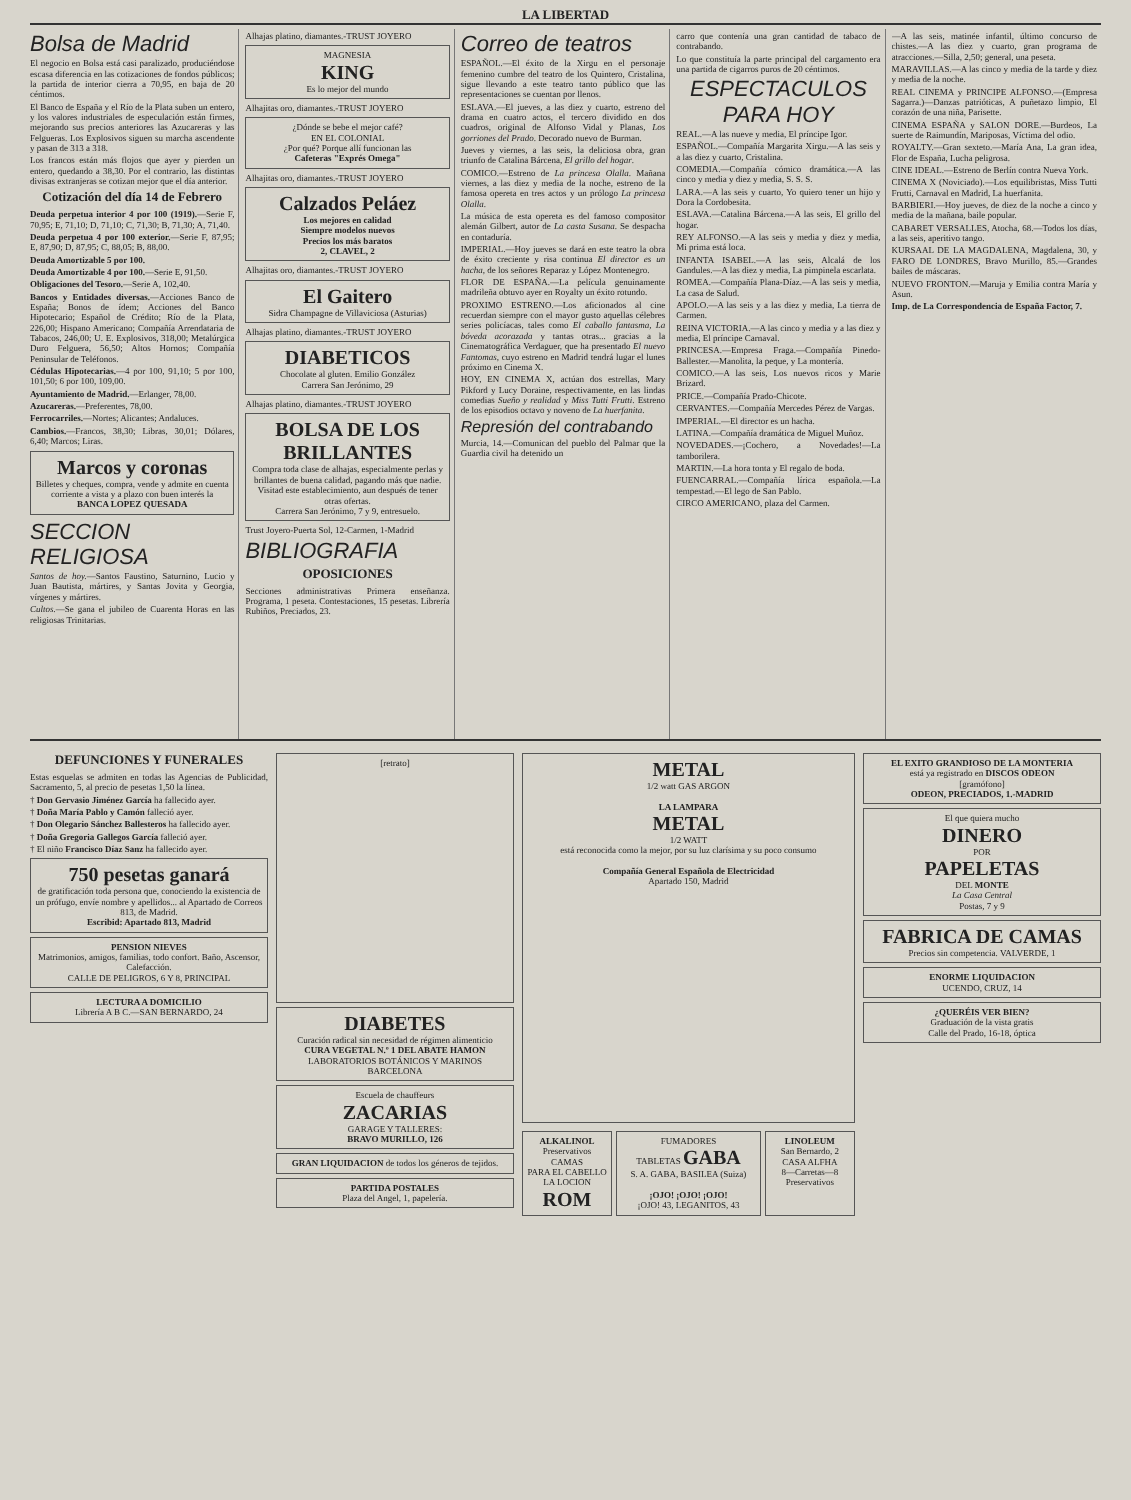LA LIBERTAD
Bolsa de Madrid
El negocio en Bolsa está casi paralizado, produciéndose escasa diferencia en las cotizaciones de fondos públicos; la partida de interior cierra a 70,95, en baja de 20 céntimos.
El Banco de España y el Río de la Plata suben un entero, y los valores industriales de especulación están firmes, mejorando sus precios anteriores las Azucareras y las Felgueras. Los Explosivos siguen su marcha ascendente y pasan de 313 a 318.
Los francos están más flojos que ayer y pierden un entero, quedando a 38,30. Por el contrario, las distintas divisas extranjeras se cotizan mejor que el día anterior.
Cotización del día 14 de Febrero
Deuda perpetua interior 4 por 100 (1919).—Serie F, 70,95; E, 71,10; D, 71,10; C, 71,30; B, 71,30; A, 71,40.
Deuda perpetua 4 por 100 exterior.—Serie F, 87,95; E, 87,90; D, 87,95; C, 88,05; B, 88,00.
Deuda Amortizable 5 por 100.
Deuda Amortizable 4 por 100.—Serie E, 91,50.
Obligaciones del Tesoro.—Serie A, 102,40.
Bancos y Entidades diversas.—Acciones Banco de España; Bonos de ídem; Acciones del Banco Hipotecario; Español de Crédito; Río de la Plata, 226,00; Hispano Americano; Compañía Arrendataria de Tabacos, 246,00; U. E. Explosivos, 318,00; Metalúrgica Duro Felguera, 56,50; Altos Hornos; Compañía Peninsular de Teléfonos.
Cédulas Hipotecarias.—4 por 100, 91,10; 5 por 100, 101,50; 6 por 100, 109,00.
Ayuntamiento de Madrid.—Erlanger, 78,00.
Azucareras.—Preferentes, 78,00.
Ferrocarriles.—Nortes; Alicantes; Andaluces.
Cambios.—Francos, 38,30; Libras, 30,01; Dólares, 6,40; Marcos; Liras.
Marcos y coronas
Billetes y cheques, compra, vende y admite en cuenta corriente a vista y a plazo con buen interés la
BANCA LOPEZ QUESADA
SECCION RELIGIOSA
Santos de hoy.—Santos Faustino, Saturnino, Lucio y Juan Bautista, mártires, y Santas Jovita y Georgia, vírgenes y mártires.
Cultos.—Se gana el jubileo de Cuarenta Horas en las religiosas Trinitarias.
Alhajas platino, diamantes.-TRUST JOYERO
MAGNESIA
KING
Es lo mejor del mundo
Alhajitas oro, diamantes.-TRUST JOYERO
¿Dónde se bebe el mejor café?
EN EL COLONIAL
¿Por qué? Porque allí funcionan las
Cafeteras "Exprés Omega"
Alhajitas oro, diamantes.-TRUST JOYERO
Calzados Peláez
Los mejores en calidad
Siempre modelos nuevos
Precios los más baratos
2, CLAVEL, 2
Alhajitas oro, diamantes.-TRUST JOYERO
El Gaitero
Sidra Champagne de Villaviciosa (Asturias)
Alhajas platino, diamantes.-TRUST JOYERO
DIABETICOS
Chocolate al gluten. Emilio González
Carrera San Jerónimo, 29
Alhajas platino, diamantes.-TRUST JOYERO
BOLSA DE LOS BRILLANTES
Compra toda clase de alhajas, especialmente perlas y brillantes de buena calidad, pagando más que nadie. Visitad este establecimiento, aun después de tener otras ofertas.
Carrera San Jerónimo, 7 y 9, entresuelo.
Trust Joyero-Puerta Sol, 12-Carmen, 1-Madrid
BIBLIOGRAFIA
OPOSICIONES
Secciones administrativas Primera enseñanza. Programa, 1 peseta. Contestaciones, 15 pesetas. Librería Rubiños, Preciados, 23.
Correo de teatros
ESPAÑOL.—El éxito de la Xirgu en el personaje femenino cumbre del teatro de los Quintero, Cristalina, sigue llevando a este teatro tanto público que las representaciones se cuentan por llenos.
ESLAVA.—El jueves, a las diez y cuarto, estreno del drama en cuatro actos, el tercero dividido en dos cuadros, original de Alfonso Vidal y Planas, Los gorriones del Prado. Decorado nuevo de Burman.
Jueves y viernes, a las seis, la deliciosa obra, gran triunfo de Catalina Bárcena, El grillo del hogar.
COMICO.—Estreno de La princesa Olalla. Mañana viernes, a las diez y media de la noche, estreno de la famosa opereta en tres actos y un prólogo La princesa Olalla.
La música de esta opereta es del famoso compositor alemán Gilbert, autor de La casta Susana. Se despacha en contaduría.
IMPERIAL.—Hoy jueves se dará en este teatro la obra de éxito creciente y risa continua El director es un hacha, de los señores Reparaz y López Montenegro.
FLOR DE ESPAÑA.—La película genuinamente madrileña obtuvo ayer en Royalty un éxito rotundo.
PROXIMO ESTRENO.—Los aficionados al cine recuerdan siempre con el mayor gusto aquellas célebres series policíacas, tales como El caballo fantasma, La bóveda acorazada y tantas otras... gracias a la Cinematográfica Verdaguer, que ha presentado El nuevo Fantomas, cuyo estreno en Madrid tendrá lugar el lunes próximo en Cinema X.
HOY, EN CINEMA X, actúan dos estrellas, Mary Pikford y Lucy Doraine, respectivamente, en las lindas comedias Sueño y realidad y Miss Tutti Frutti. Estreno de los episodios octavo y noveno de La huerfanita.
Represión del contrabando
Murcia, 14.—Comunican del pueblo del Palmar que la Guardia civil ha detenido un
carro que contenía una gran cantidad de tabaco de contrabando.
Lo que constituía la parte principal del cargamento era una partida de cigarros puros de 20 céntimos.
ESPECTACULOS PARA HOY
REAL.—A las nueve y media, El príncipe Igor.
ESPAÑOL.—Compañía Margarita Xirgu.—A las seis y a las diez y cuarto, Cristalina.
COMEDIA.—Compañía cómico dramática.—A las cinco y media y diez y media, S. S. S.
LARA.—A las seis y cuarto, Yo quiero tener un hijo y Dora la Cordobesita.
ESLAVA.—Catalina Bárcena.—A las seis, El grillo del hogar.
REY ALFONSO.—A las seis y media y diez y media, Mi prima está loca.
INFANTA ISABEL.—A las seis, Alcalá de los Gandules.—A las diez y media, La pimpinela escarlata.
ROMEA.—Compañía Plana-Díaz.—A las seis y media, La casa de Salud.
APOLO.—A las seis y a las diez y media, La tierra de Carmen.
REINA VICTORIA.—A las cinco y media y a las diez y media, El príncipe Carnaval.
PRINCESA.—Empresa Fraga.—Compañía Pinedo-Ballester.—Manolita, la peque, y La montería.
COMICO.—A las seis, Los nuevos ricos y Marie Brizard.
PRICE.—Compañía Prado-Chicote.
CERVANTES.—Compañía Mercedes Pérez de Vargas.
IMPERIAL.—El director es un hacha.
LATINA.—Compañía dramática de Miguel Muñoz.
NOVEDADES.—¡Cochero, a Novedades!—La tamborilera.
MARTIN.—La hora tonta y El regalo de boda.
FUENCARRAL.—Compañía lírica española.—La tempestad.—El lego de San Pablo.
CIRCO AMERICANO, plaza del Carmen.
—A las seis, matinée infantil, último concurso de chistes.—A las diez y cuarto, gran programa de atracciones.—Silla, 2,50; general, una peseta.
MARAVILLAS.—A las cinco y media de la tarde y diez y media de la noche.
REAL CINEMA y PRINCIPE ALFONSO.—(Empresa Sagarra.)—Danzas patrióticas, A puñetazo limpio, El corazón de una niña, Parisette.
CINEMA ESPAÑA y SALON DORE.—Burdeos, La suerte de Raimundín, Mariposas, Víctima del odio.
ROYALTY.—Gran sexteto.—María Ana, La gran idea, Flor de España, Lucha peligrosa.
CINE IDEAL.—Estreno de Berlín contra Nueva York.
CINEMA X (Noviciado).—Los equilibristas, Miss Tutti Frutti, Carnaval en Madrid, La huerfanita.
BARBIERI.—Hoy jueves, de diez de la noche a cinco y media de la mañana, baile popular.
CABARET VERSALLES, Atocha, 68.—Todos los días, a las seis, aperitivo tango.
KURSAAL DE LA MAGDALENA, Magdalena, 30, y FARO DE LONDRES, Bravo Murillo, 85.—Grandes bailes de máscaras.
NUEVO FRONTON.—Maruja y Emilia contra María y Asun.
Imp. de La Correspondencia de España Factor, 7.
DEFUNCIONES Y FUNERALES
Estas esquelas se admiten en todas las Agencias de Publicidad, Sacramento, 5, al precio de pesetas 1,50 la línea.
† Don Gervasio Jiménez García ha fallecido ayer.
† Doña María Pablo y Camón falleció ayer.
† Don Olegario Sánchez Ballesteros ha fallecido ayer.
† Doña Gregoria Gallegos García falleció ayer.
† El niño Francisco Díaz Sanz ha fallecido ayer.
750 pesetas ganará
de gratificación toda persona que, conociendo la existencia de un prófugo, envíe nombre y apellidos... al Apartado de Correos 813, de Madrid.
Escribid: Apartado 813, Madrid
PENSION NIEVES
Matrimonios, amigos, familias, todo confort. Baño, Ascensor, Calefacción.
CALLE DE PELIGROS, 6 Y 8, PRINCIPAL
LECTURA A DOMICILIO
Librería A B C.—SAN BERNARDO, 24
[retrato]
DIABETES
Curación radical sin necesidad de régimen alimenticio
CURA VEGETAL N.º 1 DEL ABATE HAMON
LABORATORIOS BOTÁNICOS Y MARINOS
BARCELONA
Escuela de chauffeurs
ZACARIAS
GARAGE Y TALLERES:
BRAVO MURILLO, 126
GRAN LIQUIDACION de todos los géneros de tejidos.
PARTIDA POSTALES
Plaza del Angel, 1, papelería.
METAL
1/2 watt GAS ARGON
LA LAMPARA
METAL
1/2 WATT
está reconocida como la mejor, por su luz clarísima y su poco consumo
Compañía General Española de Electricidad
Apartado 150, Madrid
ALKALINOL
Preservativos
CAMAS
PARA EL CABELLO LA LOCION ROM
FUMADORES
TABLETAS GABA
S. A. GABA, BASILEA (Suiza)
¡OJO! ¡OJO! ¡OJO!
¡OJO! 43, LEGANITOS, 43
LINOLEUM
San Bernardo, 2
CASA ALFHA
8—Carretas—8
Preservativos
EL EXITO GRANDIOSO DE LA MONTERIA
está ya registrado en DISCOS ODEON
[gramófono]
ODEON, PRECIADOS, 1.-MADRID
El que quiera mucho
DINERO
POR
PAPELETAS
DEL MONTE
La Casa Central
Postas, 7 y 9
FABRICA DE CAMAS
Precios sin competencia. VALVERDE, 1
ENORME LIQUIDACION
UCENDO, CRUZ, 14
¿QUERÉIS VER BIEN?
Graduación de la vista gratis
Calle del Prado, 16-18, óptica